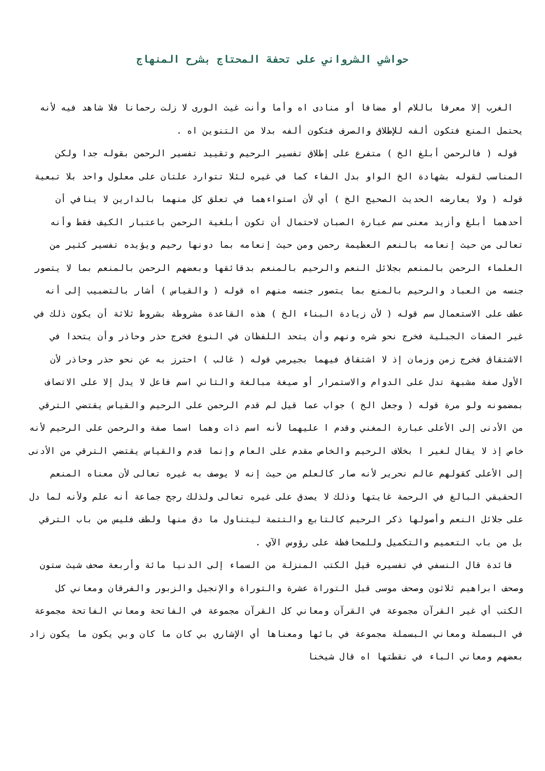حواشي الشرواني على تحفة المحتاج بشرح المنهاج
الغرب إلا معرفا باللام أو مضافا أو منادى اه وأما وأنت غيث الورى لا زلت رحمانا فلا شاهد فيه لأنه يحتمل المنع فتكون ألفه للإطلاق والصرف فتكون ألفه بدلا من التنوين اه .
قوله ( فالرحمن أبلغ الخ ) متفرع على إطلاق تفسير الرحيم وتقييد تفسير الرحمن بقوله جدا ولكن المناسب لقوله بشهادة الخ الواو بدل الفاء كما في غيره لئلا تتوارد علتان على معلول واحد بلا تبعية قوله ( ولا يعارضه الحديث الصحيح الخ ) أي لأن استواءهما في تعلق كل منهما بالدارين لا ينافي أن أحدهما أبلغ وأزيد معنى سم عبارة الصبان لاحتمال أن تكون أبلغية الرحمن باعتبار الكيف فقط وأنه تعالى من حيث إنعامه بالنعم العظيمة رحمن ومن حيث إنعامه بما دونها رحيم ويؤيده تفسير كثير من العلماء الرحمن بالمنعم بجلائل النعم والرحيم بالمنعم بدقائقها وبعضهم الرحمن بالمنعم بما لا يتصور جنسه من العباد والرحيم بالمنع بما يتصور جنسه منهم اه قوله ( والقياس ) أشار بالتضبيب إلى أنه عطف على الاستعمال سم قوله ( لأن زيادة البناء الخ ) هذه القاعدة مشروطة بشروط ثلاثة أن يكون ذلك في غير الصفات الجبلية فخرج نحو شره ونهم وأن يتحد اللفظان في النوع فخرج حذر وحاذر وأن يتحدا في الاشتقاق فخرج زمن وزمان إذ لا اشتقاق فيهما بجيرمي قوله ( غالب ) احترز به عن نحو حذر وحاذر لأن الأول صفة مشبهة تدل على الدوام والاستمرار أو صيغة مبالغة والثاني اسم فاعل لا يدل إلا على الاتصاف بمضمونه ولو مرة قوله ( وجعل الخ ) جواب عما قيل لم قدم الرحمن على الرحيم والقياس يقتضي الترقي من الأدنى إلى الأعلى عبارة المغني وقدم ا عليهما لأنه اسم ذات وهما اسما صفة والرحمن على الرحيم لأنه خاص إذ لا يقال لغير ا بخلاف الرحيم والخاص مقدم على العام وإنما قدم والقياس يقتضي الترقي من الأدنى إلى الأعلى كقولهم عالم نحرير لأنه صار كالعلم من حيث إنه لا يوصف به غيره تعالى لأن معناه المنعم الحقيقي البالغ في الرحمة غايتها وذلك لا يصدق على غيره تعالى ولذلك رجح جماعة أنه علم ولأنه لما دل على جلائل النعم وأصولها ذكر الرحيم كالتابع والتتمة ليتناول ما دق منها ولطف فليس من باب الترقي بل من باب التعميم والتكميل وللمحافظة على رؤوس الآي .
فائدة قال النسفي في تفسيره قيل الكتب المنزلة من السماء إلى الدنيا مائة وأربعة صحف شيث ستون وصحف ابراهيم ثلاثون وصحف موسى قبل التوراة عشرة والتوراة والإنجيل والزبور والفرقان ومعاني كل الكتب أي غير القرآن مجموعة في القرآن ومعاني كل القرآن مجموعة في الفاتحة ومعاني الفاتحة مجموعة في البسملة ومعاني البسملة مجموعة في بائها ومعناها أي الإشاري بي كان ما كان وبي يكون ما يكون زاد بعضهم ومعاني الباء في نقطتها اه قال شيخنا